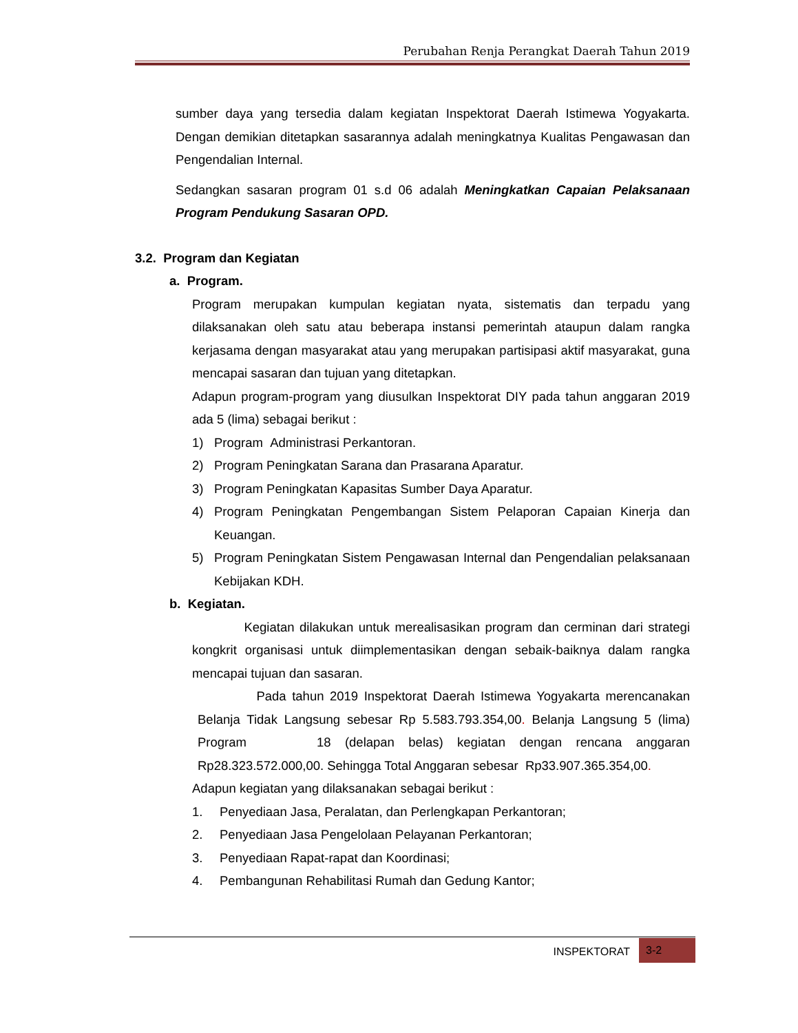Perubahan Renja Perangkat Daerah Tahun 2019
sumber daya yang tersedia dalam kegiatan Inspektorat Daerah Istimewa Yogyakarta. Dengan demikian ditetapkan sasarannya adalah meningkatnya Kualitas Pengawasan dan Pengendalian Internal.
Sedangkan sasaran program 01 s.d 06 adalah Meningkatkan Capaian Pelaksanaan Program Pendukung Sasaran OPD.
3.2. Program dan Kegiatan
a. Program.
Program merupakan kumpulan kegiatan nyata, sistematis dan terpadu yang dilaksanakan oleh satu atau beberapa instansi pemerintah ataupun dalam rangka kerjasama dengan masyarakat atau yang merupakan partisipasi aktif masyarakat, guna mencapai sasaran dan tujuan yang ditetapkan.
Adapun program-program yang diusulkan Inspektorat DIY pada tahun anggaran 2019 ada 5 (lima) sebagai berikut :
1) Program Administrasi Perkantoran.
2) Program Peningkatan Sarana dan Prasarana Aparatur.
3) Program Peningkatan Kapasitas Sumber Daya Aparatur.
4) Program Peningkatan Pengembangan Sistem Pelaporan Capaian Kinerja dan Keuangan.
5) Program Peningkatan Sistem Pengawasan Internal dan Pengendalian pelaksanaan Kebijakan KDH.
b. Kegiatan.
Kegiatan dilakukan untuk merealisasikan program dan cerminan dari strategi kongkrit organisasi untuk diimplementasikan dengan sebaik-baiknya dalam rangka mencapai tujuan dan sasaran.
Pada tahun 2019 Inspektorat Daerah Istimewa Yogyakarta merencanakan Belanja Tidak Langsung sebesar Rp 5.583.793.354,00. Belanja Langsung 5 (lima) Program 18 (delapan belas) kegiatan dengan rencana anggaran Rp28.323.572.000,00. Sehingga Total Anggaran sebesar Rp33.907.365.354,00.
Adapun kegiatan yang dilaksanakan sebagai berikut :
1. Penyediaan Jasa, Peralatan, dan Perlengkapan Perkantoran;
2. Penyediaan Jasa Pengelolaan Pelayanan Perkantoran;
3. Penyediaan Rapat-rapat dan Koordinasi;
4. Pembangunan Rehabilitasi Rumah dan Gedung Kantor;
INSPEKTORAT 3-2